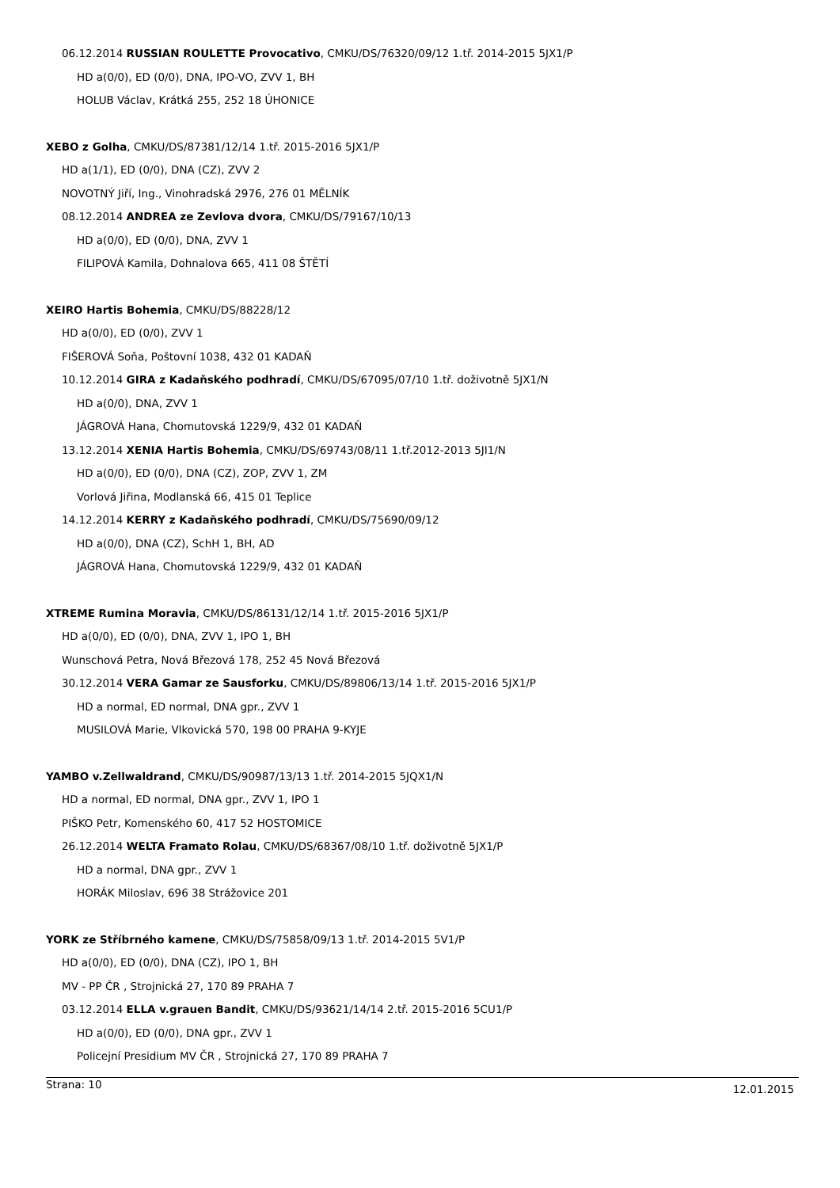06.12.2014 RUSSIAN ROULETTE Provocativo, CMKU/DS/76320/09/12 1.tř. 2014-2015 5JX1/P
HD a(0/0), ED (0/0), DNA, IPO-VO, ZVV 1, BH
HOLUB Václav, Krátká 255, 252 18 ÚHONICE
XEBO z Golha, CMKU/DS/87381/12/14 1.tř. 2015-2016 5JX1/P
HD a(1/1), ED (0/0), DNA (CZ), ZVV 2
NOVOTNÝ Jiří, Ing., Vinohradská 2976, 276 01 MĚLNÍK
08.12.2014 ANDREA ze Zevlova dvora, CMKU/DS/79167/10/13
HD a(0/0), ED (0/0), DNA, ZVV 1
FILIPOVÁ Kamila, Dohnalova 665, 411 08 ŠTĚTÍ
XEIRO Hartis Bohemia, CMKU/DS/88228/12
HD a(0/0), ED (0/0), ZVV 1
FIŠEROVÁ Soňa, Poštovní 1038, 432 01 KADAŇ
10.12.2014 GIRA z Kadaňského podhradí, CMKU/DS/67095/07/10 1.tř. doživotně 5JX1/N
HD a(0/0), DNA, ZVV 1
JÁGROVÁ Hana, Chomutovská 1229/9, 432 01 KADAŇ
13.12.2014 XENIA Hartis Bohemia, CMKU/DS/69743/08/11 1.tř.2012-2013 5JI1/N
HD a(0/0), ED (0/0), DNA (CZ), ZOP, ZVV 1, ZM
Vorlová Jiřina, Modlanská 66, 415 01 Teplice
14.12.2014 KERRY z Kadaňského podhradí, CMKU/DS/75690/09/12
HD a(0/0), DNA (CZ), SchH 1, BH, AD
JÁGROVÁ Hana, Chomutovská 1229/9, 432 01 KADAŇ
XTREME Rumina Moravia, CMKU/DS/86131/12/14 1.tř. 2015-2016 5JX1/P
HD a(0/0), ED (0/0), DNA, ZVV 1, IPO 1, BH
Wunschová Petra, Nová Březová 178, 252 45 Nová Březová
30.12.2014 VERA Gamar ze Sausforku, CMKU/DS/89806/13/14 1.tř. 2015-2016 5JX1/P
HD a normal, ED normal, DNA gpr., ZVV 1
MUSILOVÁ Marie, Vlkovická 570, 198 00 PRAHA 9-KYJE
YAMBO v.Zellwaldrand, CMKU/DS/90987/13/13 1.tř. 2014-2015 5JQX1/N
HD a normal, ED normal, DNA gpr., ZVV 1, IPO 1
PIŠKO Petr, Komenského 60, 417 52 HOSTOMICE
26.12.2014 WELTA Framato Rolau, CMKU/DS/68367/08/10 1.tř. doživotně 5JX1/P
HD a normal, DNA gpr., ZVV 1
HORÁK Miloslav, 696 38 Strážovice 201
YORK ze Stříbrného kamene, CMKU/DS/75858/09/13 1.tř. 2014-2015 5V1/P
HD a(0/0), ED (0/0), DNA (CZ), IPO 1, BH
MV - PP ČR , Strojnická 27, 170 89 PRAHA 7
03.12.2014 ELLA v.grauen Bandit, CMKU/DS/93621/14/14 2.tř. 2015-2016 5CU1/P
HD a(0/0), ED (0/0), DNA gpr., ZVV 1
Policejní Presidium MV ČR , Strojnická 27, 170 89 PRAHA 7
Strana: 10 12.01.2015